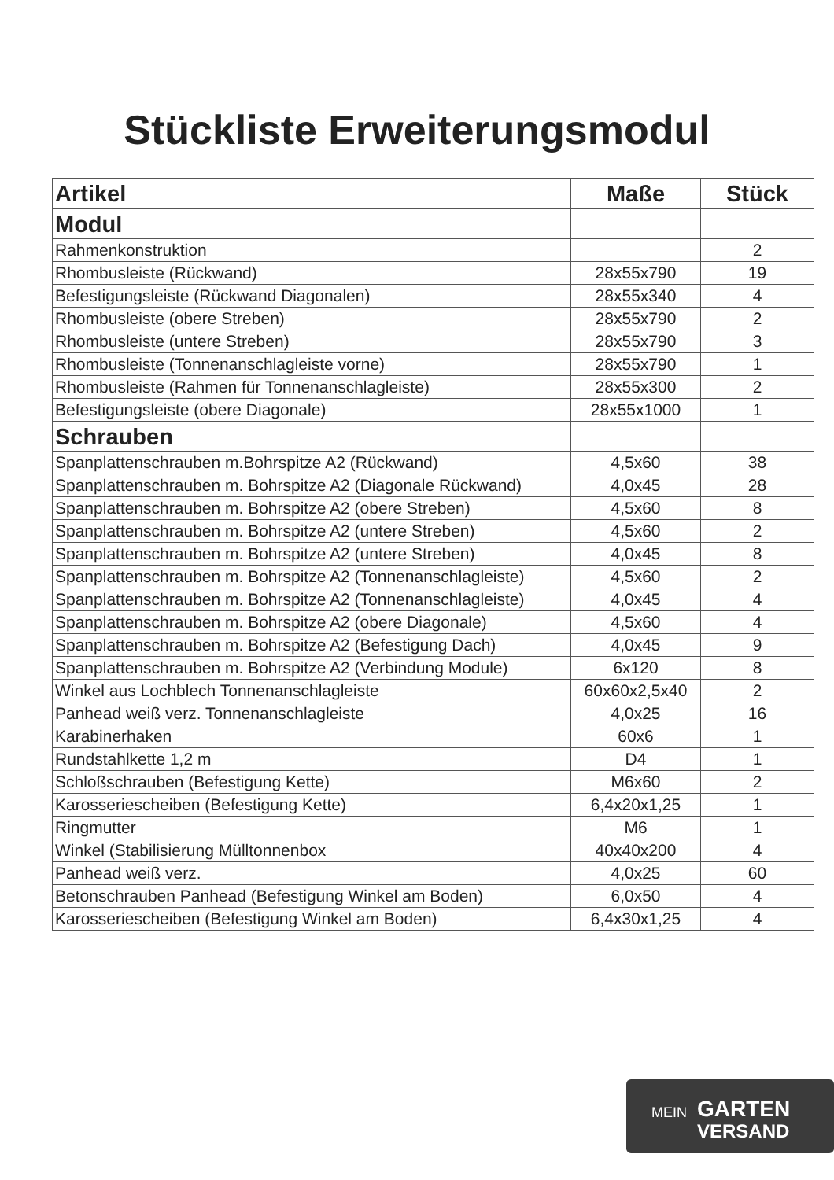Stückliste Erweiterungsmodul
| Artikel | Maße | Stück |
| --- | --- | --- |
| Modul | | |
| Rahmenkonstruktion | | 2 |
| Rhombusleiste (Rückwand) | 28x55x790 | 19 |
| Befestigungsleiste (Rückwand Diagonalen) | 28x55x340 | 4 |
| Rhombusleiste (obere Streben) | 28x55x790 | 2 |
| Rhombusleiste (untere Streben) | 28x55x790 | 3 |
| Rhombusleiste (Tonnenanschlagleiste vorne) | 28x55x790 | 1 |
| Rhombusleiste (Rahmen für Tonnenanschlagleiste) | 28x55x300 | 2 |
| Befestigungsleiste (obere Diagonale) | 28x55x1000 | 1 |
| Schrauben | | |
| Spanplattenschrauben m.Bohrspitze A2 (Rückwand) | 4,5x60 | 38 |
| Spanplattenschrauben m. Bohrspitze A2 (Diagonale Rückwand) | 4,0x45 | 28 |
| Spanplattenschrauben m. Bohrspitze A2 (obere Streben) | 4,5x60 | 8 |
| Spanplattenschrauben m. Bohrspitze A2 (untere Streben) | 4,5x60 | 2 |
| Spanplattenschrauben m. Bohrspitze A2 (untere Streben) | 4,0x45 | 8 |
| Spanplattenschrauben m. Bohrspitze A2 (Tonnenanschlagleiste) | 4,5x60 | 2 |
| Spanplattenschrauben m. Bohrspitze A2 (Tonnenanschlagleiste) | 4,0x45 | 4 |
| Spanplattenschrauben m. Bohrspitze A2 (obere Diagonale) | 4,5x60 | 4 |
| Spanplattenschrauben m. Bohrspitze A2 (Befestigung Dach) | 4,0x45 | 9 |
| Spanplattenschrauben m. Bohrspitze A2 (Verbindung Module) | 6x120 | 8 |
| Winkel aus Lochblech Tonnenanschlagleiste | 60x60x2,5x40 | 2 |
| Panhead weiß verz. Tonnenanschlagleiste | 4,0x25 | 16 |
| Karabinerhaken | 60x6 | 1 |
| Rundstahlkette 1,2 m | D4 | 1 |
| Schloßschrauben (Befestigung Kette) | M6x60 | 2 |
| Karosseriescheiben (Befestigung Kette) | 6,4x20x1,25 | 1 |
| Ringmutter | M6 | 1 |
| Winkel (Stabilisierung Mülltonnenbox | 40x40x200 | 4 |
| Panhead weiß verz. | 4,0x25 | 60 |
| Betonschrauben Panhead (Befestigung Winkel am Boden) | 6,0x50 | 4 |
| Karosseriescheiben (Befestigung Winkel am Boden) | 6,4x30x1,25 | 4 |
MEIN GARTEN
VERSAND